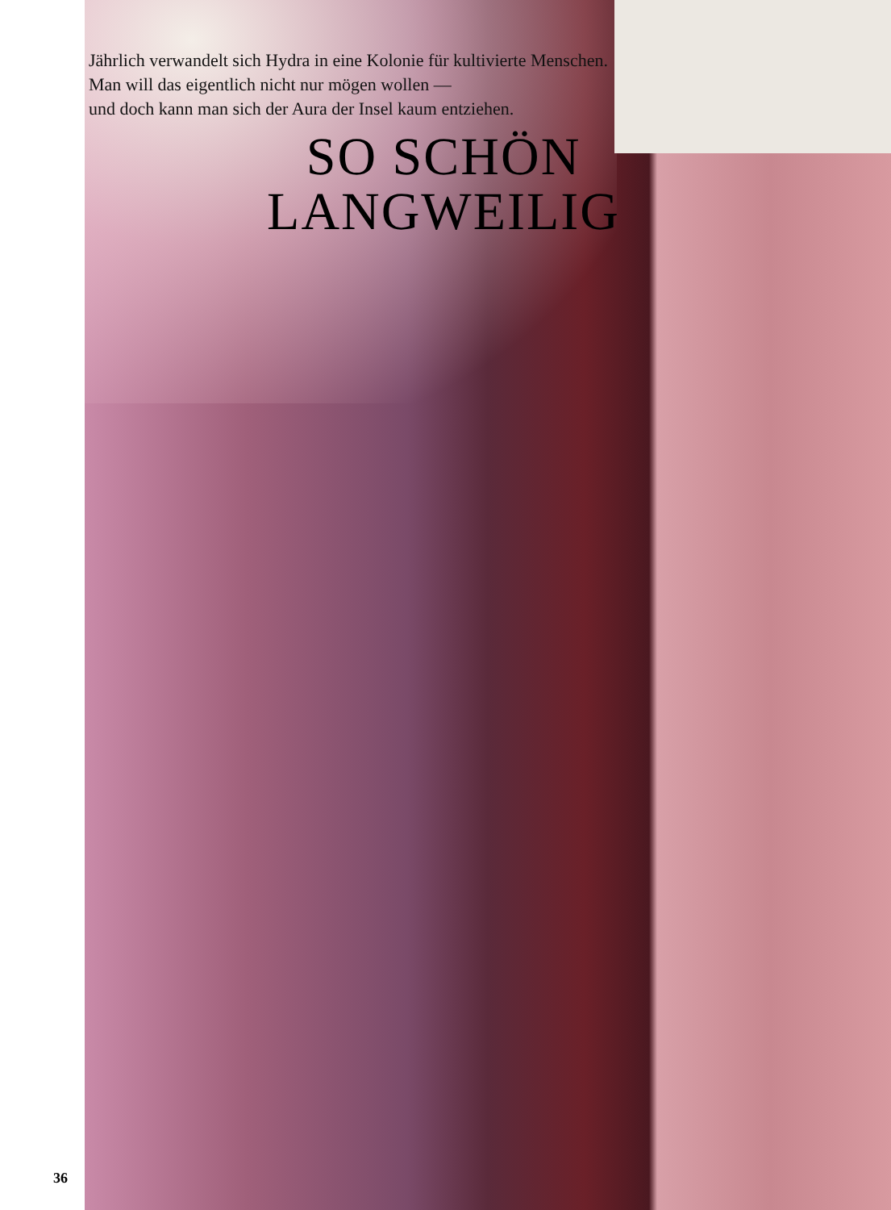Jährlich verwandelt sich Hydra in eine Kolonie für kultivierte Menschen.
Man will das eigentlich nicht nur mögen wollen —
und doch kann man sich der Aura der Insel kaum entziehen.
SO SCHÖN
LANGWEILIG
36